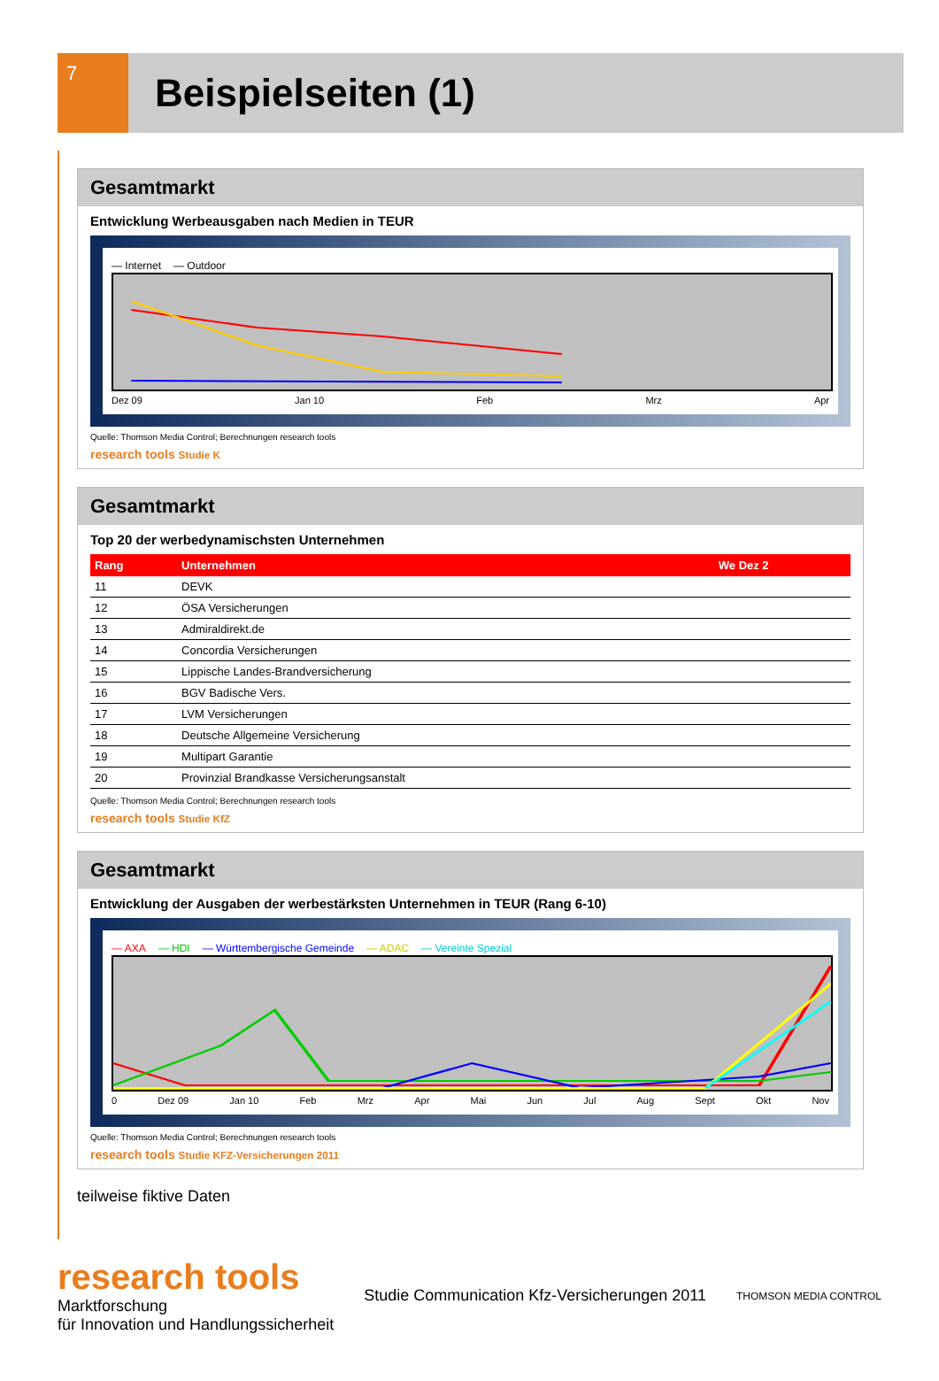7
Beispielseiten (1)
Gesamtmarkt
Entwicklung Werbeausgaben nach Medien in TEUR
— Internet — Outdoor
Dez 09 Jan 10 Feb Mrz Apr
Quelle: Thomson Media Control; Berechnungen research tools
research tools Studie K
Gesamtmarkt
Top 20 der werbedynamischsten Unternehmen
| Rang | Unternehmen | We Dez 2 |
| --- | --- | --- |
| 11 | DEVK | |
| 12 | ÖSA Versicherungen | |
| 13 | Admiraldirekt.de | |
| 14 | Concordia Versicherungen | |
| 15 | Lippische Landes-Brandversicherung | |
| 16 | BGV Badische Vers. | |
| 17 | LVM Versicherungen | |
| 18 | Deutsche Allgemeine Versicherung | |
| 19 | Multipart Garantie | |
| 20 | Provinzial Brandkasse Versicherungsanstalt | |
Quelle: Thomson Media Control; Berechnungen research tools
research tools Studie KfZ
Gesamtmarkt
Entwicklung der Ausgaben der werbestärksten Unternehmen in TEUR (Rang 6-10)
— AXA — HDI — Württembergische Gemeinde — ADAC — Vereinte Spezial
0 Dez 09 Jan 10 Feb Mrz Apr Mai Jun Jul Aug Sept Okt Nov
Quelle: Thomson Media Control; Berechnungen research tools
research tools Studie KFZ-Versicherungen 2011
teilweise fiktive Daten
research tools
Marktforschung
für Innovation und Handlungssicherheit
Studie Communication Kfz-Versicherungen 2011
THOMSON MEDIA CONTROL